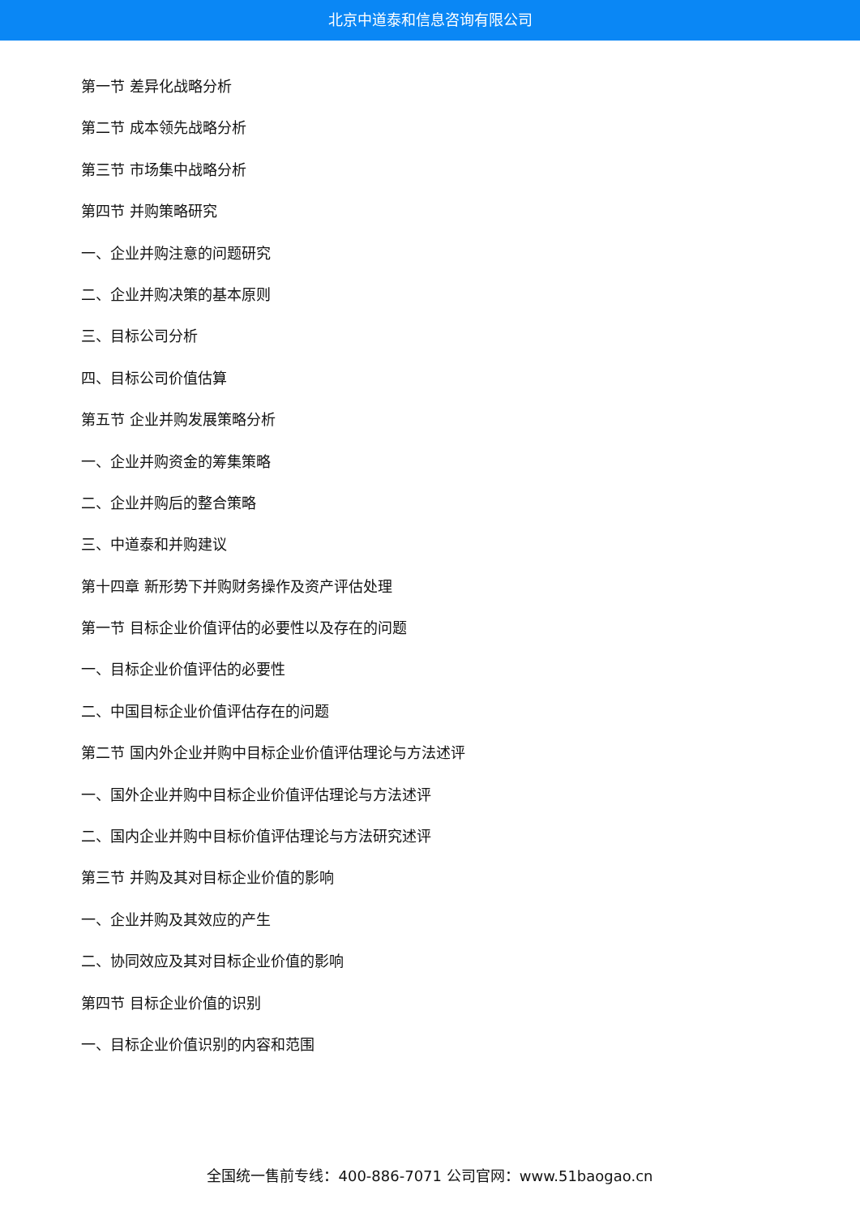北京中道泰和信息咨询有限公司
第一节 差异化战略分析
第二节 成本领先战略分析
第三节 市场集中战略分析
第四节 并购策略研究
一、企业并购注意的问题研究
二、企业并购决策的基本原则
三、目标公司分析
四、目标公司价值估算
第五节 企业并购发展策略分析
一、企业并购资金的筹集策略
二、企业并购后的整合策略
三、中道泰和并购建议
第十四章 新形势下并购财务操作及资产评估处理
第一节 目标企业价值评估的必要性以及存在的问题
一、目标企业价值评估的必要性
二、中国目标企业价值评估存在的问题
第二节 国内外企业并购中目标企业价值评估理论与方法述评
一、国外企业并购中目标企业价值评估理论与方法述评
二、国内企业并购中目标价值评估理论与方法研究述评
第三节 并购及其对目标企业价值的影响
一、企业并购及其效应的产生
二、协同效应及其对目标企业价值的影响
第四节 目标企业价值的识别
一、目标企业价值识别的内容和范围
全国统一售前专线：400-886-7071 公司官网：www.51baogao.cn